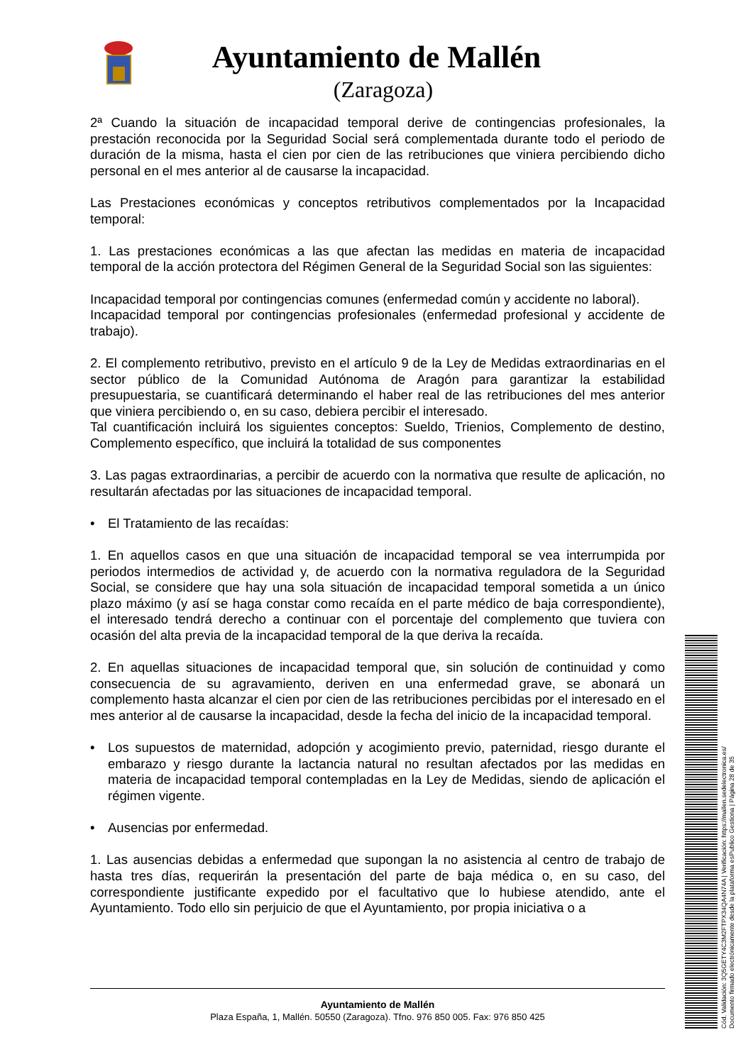Ayuntamiento de Mallén
(Zaragoza)
2ª Cuando la situación de incapacidad temporal derive de contingencias profesionales, la prestación reconocida por la Seguridad Social será complementada durante todo el periodo de duración de la misma, hasta el cien por cien de las retribuciones que viniera percibiendo dicho personal en el mes anterior al de causarse la incapacidad.
Las Prestaciones económicas y conceptos retributivos complementados por la Incapacidad temporal:
1. Las prestaciones económicas a las que afectan las medidas en materia de incapacidad temporal de la acción protectora del Régimen General de la Seguridad Social son las siguientes:
Incapacidad temporal por contingencias comunes (enfermedad común y accidente no laboral).
Incapacidad temporal por contingencias profesionales (enfermedad profesional y accidente de trabajo).
2. El complemento retributivo, previsto en el artículo 9 de la Ley de Medidas extraordinarias en el sector público de la Comunidad Autónoma de Aragón para garantizar la estabilidad presupuestaria, se cuantificará determinando el haber real de las retribuciones del mes anterior que viniera percibiendo o, en su caso, debiera percibir el interesado.
Tal cuantificación incluirá los siguientes conceptos: Sueldo, Trienios, Complemento de destino, Complemento específico, que incluirá la totalidad de sus componentes
3. Las pagas extraordinarias, a percibir de acuerdo con la normativa que resulte de aplicación, no resultarán afectadas por las situaciones de incapacidad temporal.
• El Tratamiento de las recaídas:
1. En aquellos casos en que una situación de incapacidad temporal se vea interrumpida por periodos intermedios de actividad y, de acuerdo con la normativa reguladora de la Seguridad Social, se considere que hay una sola situación de incapacidad temporal sometida a un único plazo máximo (y así se haga constar como recaída en el parte médico de baja correspondiente), el interesado tendrá derecho a continuar con el porcentaje del complemento que tuviera con ocasión del alta previa de la incapacidad temporal de la que deriva la recaída.
2. En aquellas situaciones de incapacidad temporal que, sin solución de continuidad y como consecuencia de su agravamiento, deriven en una enfermedad grave, se abonará un complemento hasta alcanzar el cien por cien de las retribuciones percibidas por el interesado en el mes anterior al de causarse la incapacidad, desde la fecha del inicio de la incapacidad temporal.
• Los supuestos de maternidad, adopción y acogimiento previo, paternidad, riesgo durante el embarazo y riesgo durante la lactancia natural no resultan afectados por las medidas en materia de incapacidad temporal contempladas en la Ley de Medidas, siendo de aplicación el régimen vigente.
• Ausencias por enfermedad.
1. Las ausencias debidas a enfermedad que supongan la no asistencia al centro de trabajo de hasta tres días, requerirán la presentación del parte de baja médica o, en su caso, del correspondiente justificante expedido por el facultativo que lo hubiese atendido, ante el Ayuntamiento. Todo ello sin perjuicio de que el Ayuntamiento, por propia iniciativa o a
Ayuntamiento de Mallén
Plaza España, 1, Mallén. 50550 (Zaragoza). Tfno. 976 850 005. Fax: 976 850 425
Cód. Validación: 3Q5GETY4C3M2FTPX34QA4N74A | Verificación: https://mallen.sedelectronica.es/
Documento firmado electrónicamente desde la plataforma esPublico Gestiona | Página 28 de 35